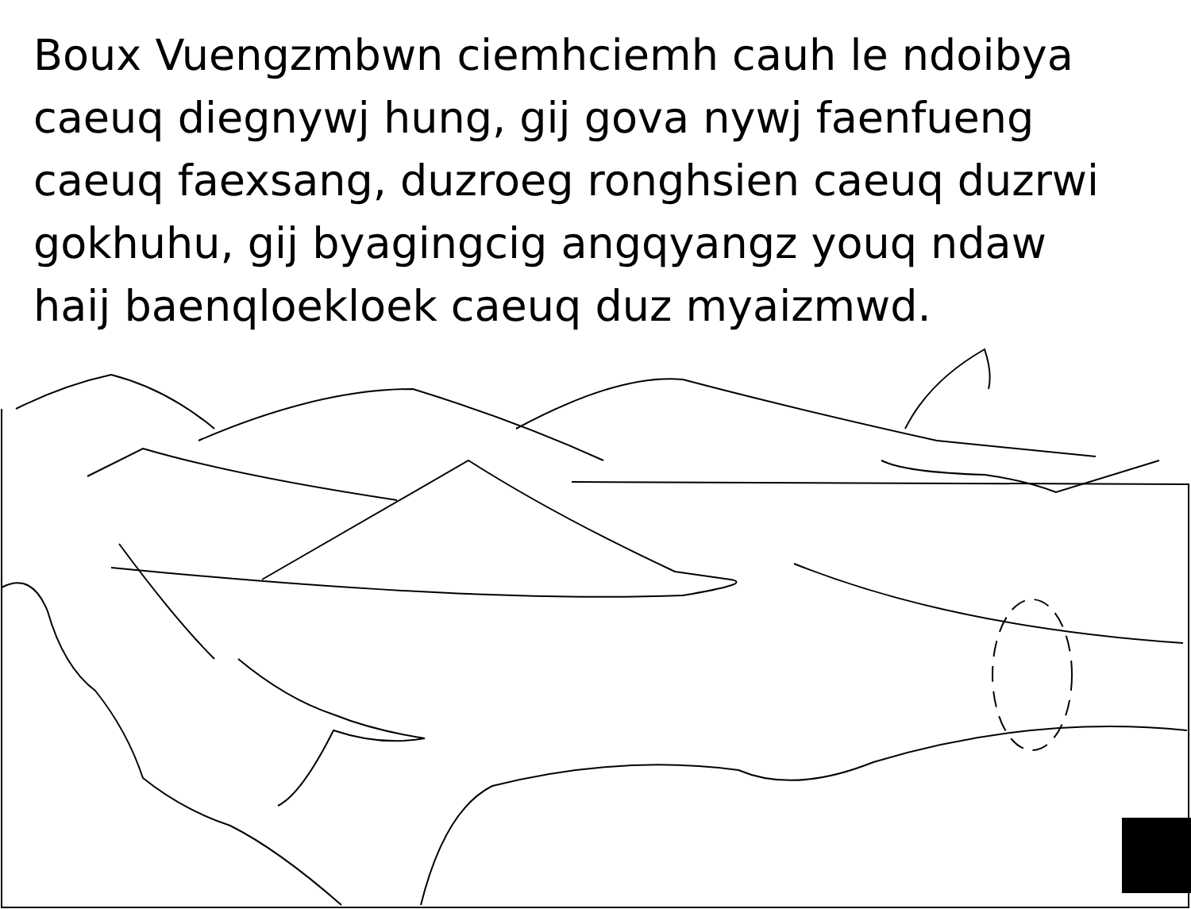Boux Vuengzmbwn ciemhciemh cauh le ndoibya caeuq diegnywj hung, gij gova nywj faenfueng caeuq faexsang, duzroeg ronghsien caeuq duzrwi gokhuhu, gij byagingcig angqyangz youq ndaw haij baenqloekloek caeuq duz myaizmwd.